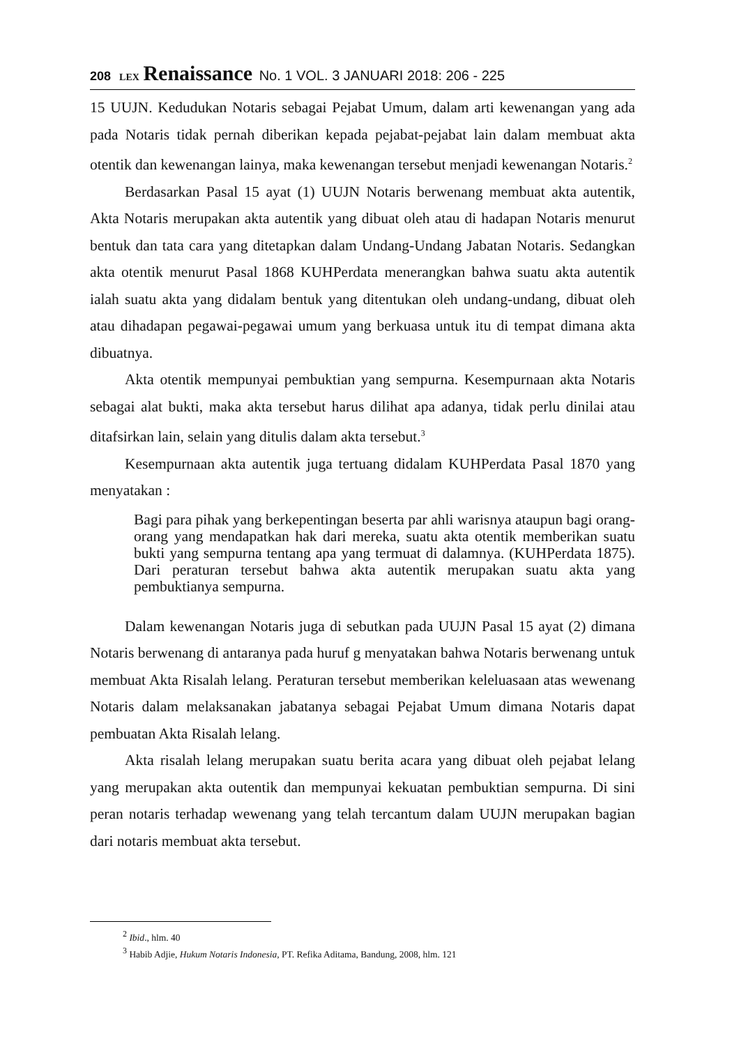208 LEX Renaissance No. 1 VOL. 3 JANUARI 2018: 206 - 225
15 UUJN. Kedudukan Notaris sebagai Pejabat Umum, dalam arti kewenangan yang ada pada Notaris tidak pernah diberikan kepada pejabat-pejabat lain dalam membuat akta otentik dan kewenangan lainya, maka kewenangan tersebut menjadi kewenangan Notaris.<sup>2</sup>
Berdasarkan Pasal 15 ayat (1) UUJN Notaris berwenang membuat akta autentik, Akta Notaris merupakan akta autentik yang dibuat oleh atau di hadapan Notaris menurut bentuk dan tata cara yang ditetapkan dalam Undang-Undang Jabatan Notaris. Sedangkan akta otentik menurut Pasal 1868 KUHPerdata menerangkan bahwa suatu akta autentik ialah suatu akta yang didalam bentuk yang ditentukan oleh undang-undang, dibuat oleh atau dihadapan pegawai-pegawai umum yang berkuasa untuk itu di tempat dimana akta dibuatnya.
Akta otentik mempunyai pembuktian yang sempurna. Kesempurnaan akta Notaris sebagai alat bukti, maka akta tersebut harus dilihat apa adanya, tidak perlu dinilai atau ditafsirkan lain, selain yang ditulis dalam akta tersebut.<sup>3</sup>
Kesempurnaan akta autentik juga tertuang didalam KUHPerdata Pasal 1870 yang menyatakan :
Bagi para pihak yang berkepentingan beserta par ahli warisnya ataupun bagi orang-orang yang mendapatkan hak dari mereka, suatu akta otentik memberikan suatu bukti yang sempurna tentang apa yang termuat di dalamnya. (KUHPerdata 1875). Dari peraturan tersebut bahwa akta autentik merupakan suatu akta yang pembuktianya sempurna.
Dalam kewenangan Notaris juga di sebutkan pada UUJN Pasal 15 ayat (2) dimana Notaris berwenang di antaranya pada huruf g menyatakan bahwa Notaris berwenang untuk membuat Akta Risalah lelang. Peraturan tersebut memberikan keleluasaan atas wewenang Notaris dalam melaksanakan jabatanya sebagai Pejabat Umum dimana Notaris dapat pembuatan Akta Risalah lelang.
Akta risalah lelang merupakan suatu berita acara yang dibuat oleh pejabat lelang yang merupakan akta outentik dan mempunyai kekuatan pembuktian sempurna. Di sini peran notaris terhadap wewenang yang telah tercantum dalam UUJN merupakan bagian dari notaris membuat akta tersebut.
<sup>2</sup> Ibid., hlm. 40
<sup>3</sup> Habib Adjie, Hukum Notaris Indonesia, PT. Refika Aditama, Bandung, 2008, hlm. 121